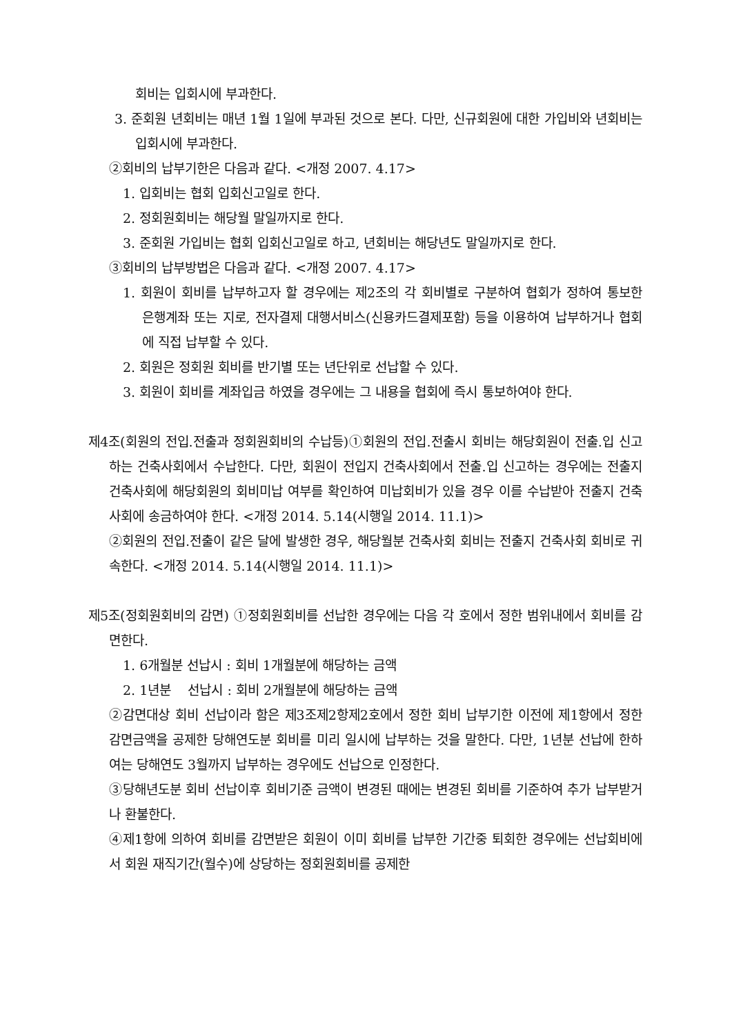회비는 입회시에 부과한다.
3. 준회원 년회비는 매년 1월 1일에 부과된 것으로 본다. 다만, 신규회원에 대한 가입비와 년회비는 입회시에 부과한다.
②회비의 납부기한은 다음과 같다. <개정 2007. 4.17>
1. 입회비는 협회 입회신고일로 한다.
2. 정회원회비는 해당월 말일까지로 한다.
3. 준회원 가입비는 협회 입회신고일로 하고, 년회비는 해당년도 말일까지로 한다.
③회비의 납부방법은 다음과 같다. <개정 2007. 4.17>
1. 회원이 회비를 납부하고자 할 경우에는 제2조의 각 회비별로 구분하여 협회가 정하여 통보한 은행계좌 또는 지로, 전자결제 대행서비스(신용카드결제포함) 등을 이용하여 납부하거나 협회에 직접 납부할 수 있다.
2. 회원은 정회원 회비를 반기별 또는 년단위로 선납할 수 있다.
3. 회원이 회비를 계좌입금 하였을 경우에는 그 내용을 협회에 즉시 통보하여야 한다.
제4조(회원의 전입.전출과 정회원회비의 수납등)①회원의 전입.전출시 회비는 해당회원이 전출.입 신고하는 건축사회에서 수납한다. 다만, 회원이 전입지 건축사회에서 전출.입 신고하는 경우에는 전출지 건축사회에 해당회원의 회비미납 여부를 확인하여 미납회비가 있을 경우 이를 수납받아 전출지 건축사회에 송금하여야 한다. <개정 2014. 5.14(시행일 2014. 11.1)>
②회원의 전입.전출이 같은 달에 발생한 경우, 해당월분 건축사회 회비는 전출지 건축사회 회비로 귀속한다. <개정 2014. 5.14(시행일 2014. 11.1)>
제5조(정회원회비의 감면) ①정회원회비를 선납한 경우에는 다음 각 호에서 정한 범위내에서 회비를 감면한다.
1. 6개월분 선납시 : 회비 1개월분에 해당하는 금액
2. 1년분 선납시 : 회비 2개월분에 해당하는 금액
②감면대상 회비 선납이라 함은 제3조제2항제2호에서 정한 회비 납부기한 이전에 제1항에서 정한 감면금액을 공제한 당해연도분 회비를 미리 일시에 납부하는 것을 말한다. 다만, 1년분 선납에 한하여는 당해연도 3월까지 납부하는 경우에도 선납으로 인정한다.
③당해년도분 회비 선납이후 회비기준 금액이 변경된 때에는 변경된 회비를 기준하여 추가 납부받거나 환불한다.
④제1항에 의하여 회비를 감면받은 회원이 이미 회비를 납부한 기간중 퇴회한 경우에는 선납회비에서 회원 재직기간(월수)에 상당하는 정회원회비를 공제한